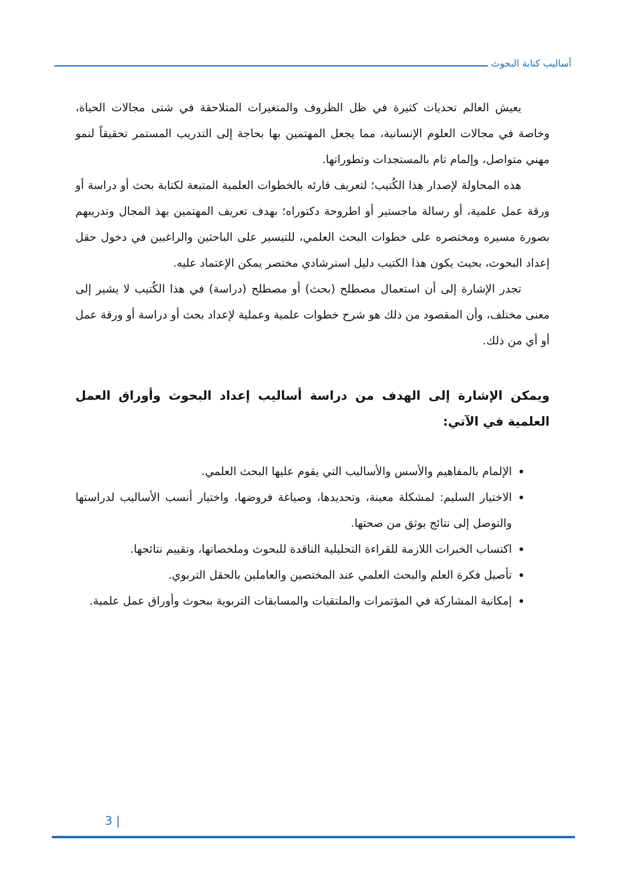أساليب كتابة البحوث
يعيش العالم تحديات كثيرة في ظل الظروف والمتغيرات المتلاحقة في شتى مجالات الحياة، وخاصة في مجالات العلوم الإنسانية، مما يجعل المهتمين بها بحاجة إلى التدريب المستمر تحقيقاً لنمو مهني متواصل، وإلمام تام بالمستجدات وتطوراتها.
هذه المحاولة لإصدار هذا الكُتيب؛ لتعريف قارئه بالخطوات العلمية المتبعة لكتابة بحث أو دراسة أو ورقة عمل علمية، أو رسالة ماجستير أو اطروحة دكتوراه؛ بهدف تعريف المهتمين بهذ المجال وتدريبهم بصورة مسيره ومختصره على خطوات البحث العلمي، للتيسير على الباحثين والراغبين في دخول حقل إعداد البحوث، بحيث يكون هذا الكتيب دليل استرشادي مختصر يمكن الإعتماد عليه.
تجدر الإشارة إلى أن استعمال مصطلح (بحث) أو مصطلح (دراسة) في هذا الكُتيب لا يشير إلى معنى مختلف، وأن المقصود من ذلك هو شرح خطوات علمية وعملية لإعداد بحث أو دراسة أو ورقة عمل أو أي من ذلك.
ويمكن الإشارة إلى الهدف من دراسة أساليب إعداد البحوث وأوراق العمل العلمية في الآتي:
الإلمام بالمفاهيم والأسس والأساليب التي يقوم عليها البحث العلمي.
الاختيار السليم: لمشكلة معينة، وتحديدها، وصياغة فروضها، واختيار أنسب الأساليب لدراستها والتوصل إلى نتائج يوثق من صحتها.
اكتساب الخبرات اللازمة للقراءة التحليلية الناقدة للبحوث وملخصاتها، وتقييم نتائجها.
تأصيل فكرة العلم والبحث العلمي عند المختصين والعاملين بالحقل التربوي.
إمكانية المشاركة في المؤتمرات والملتقيات والمسابقات التربوية ببحوث وأوراق عمل علمية.
3 |